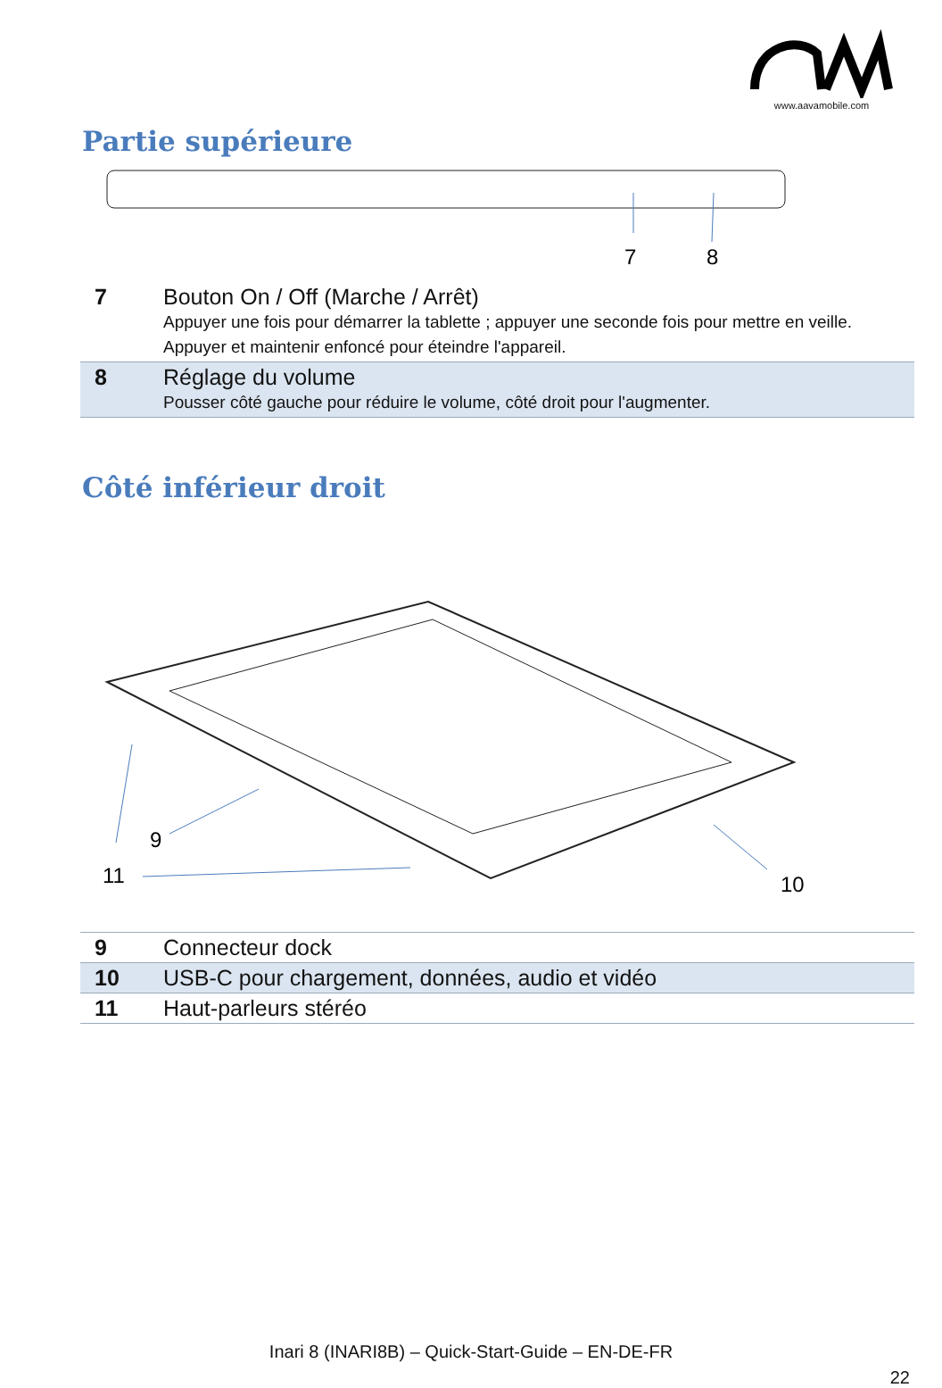www.aavamobile.com
Partie supérieure
7
8
| 7 | Bouton On / Off (Marche / Arrêt) Appuyer une fois pour démarrer la tablette ; appuyer une seconde fois pour mettre en veille. Appuyer et maintenir enfoncé pour éteindre l'appareil. |
| 8 | Réglage du volume Pousser côté gauche pour réduire le volume, côté droit pour l'augmenter. |
Côté inférieur droit
9
11
10
| 9 | Connecteur dock |
| 10 | USB-C pour chargement, données, audio et vidéo |
| 11 | Haut-parleurs stéréo |
Inari 8 (INARI8B) – Quick-Start-Guide – EN-DE-FR
22